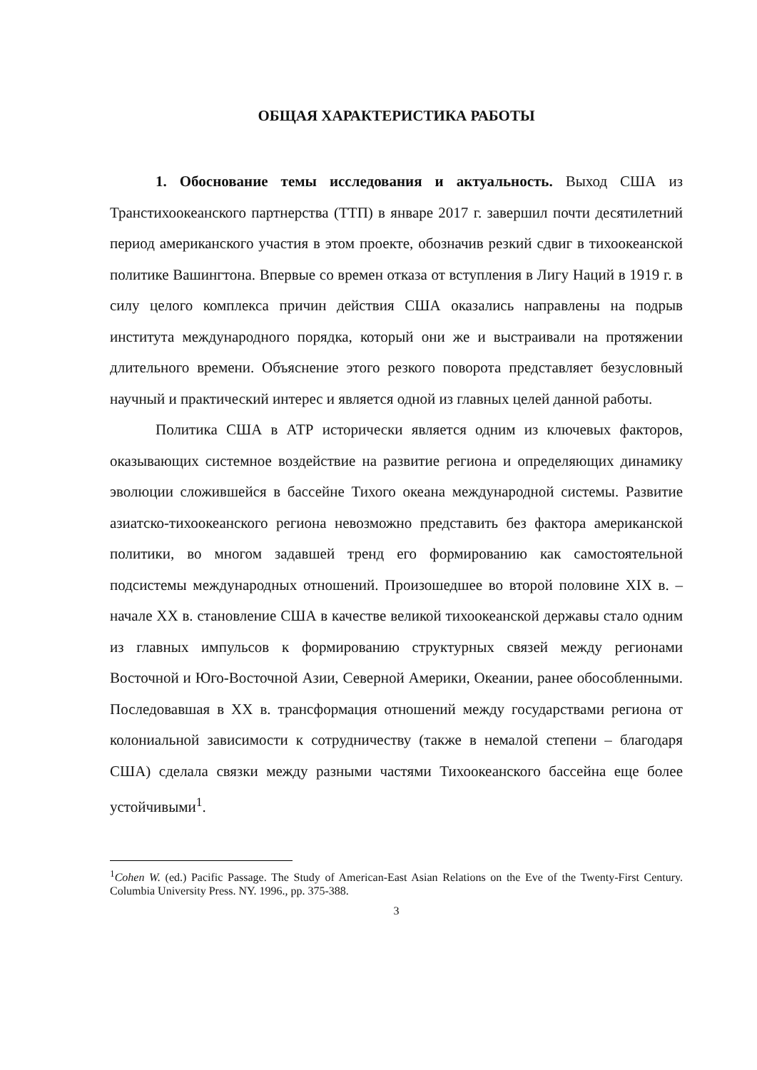ОБЩАЯ ХАРАКТЕРИСТИКА РАБОТЫ
1. Обоснование темы исследования и актуальность. Выход США из Транстихоокеанского партнерства (ТТП) в январе 2017 г. завершил почти десятилетний период американского участия в этом проекте, обозначив резкий сдвиг в тихоокеанской политике Вашингтона. Впервые со времен отказа от вступления в Лигу Наций в 1919 г. в силу целого комплекса причин действия США оказались направлены на подрыв института международного порядка, который они же и выстраивали на протяжении длительного времени. Объяснение этого резкого поворота представляет безусловный научный и практический интерес и является одной из главных целей данной работы.
Политика США в АТР исторически является одним из ключевых факторов, оказывающих системное воздействие на развитие региона и определяющих динамику эволюции сложившейся в бассейне Тихого океана международной системы. Развитие азиатско-тихоокеанского региона невозможно представить без фактора американской политики, во многом задавшей тренд его формированию как самостоятельной подсистемы международных отношений. Произошедшее во второй половине XIX в. – начале XX в. становление США в качестве великой тихоокеанской державы стало одним из главных импульсов к формированию структурных связей между регионами Восточной и Юго-Восточной Азии, Северной Америки, Океании, ранее обособленными. Последовавшая в XX в. трансформация отношений между государствами региона от колониальной зависимости к сотрудничеству (также в немалой степени – благодаря США) сделала связки между разными частями Тихоокеанского бассейна еще более устойчивыми<sup>1</sup>.
<sup>1</sup> Cohen W. (ed.) Pacific Passage. The Study of American-East Asian Relations on the Eve of the Twenty-First Century. Columbia University Press. NY. 1996., pp. 375-388.
3